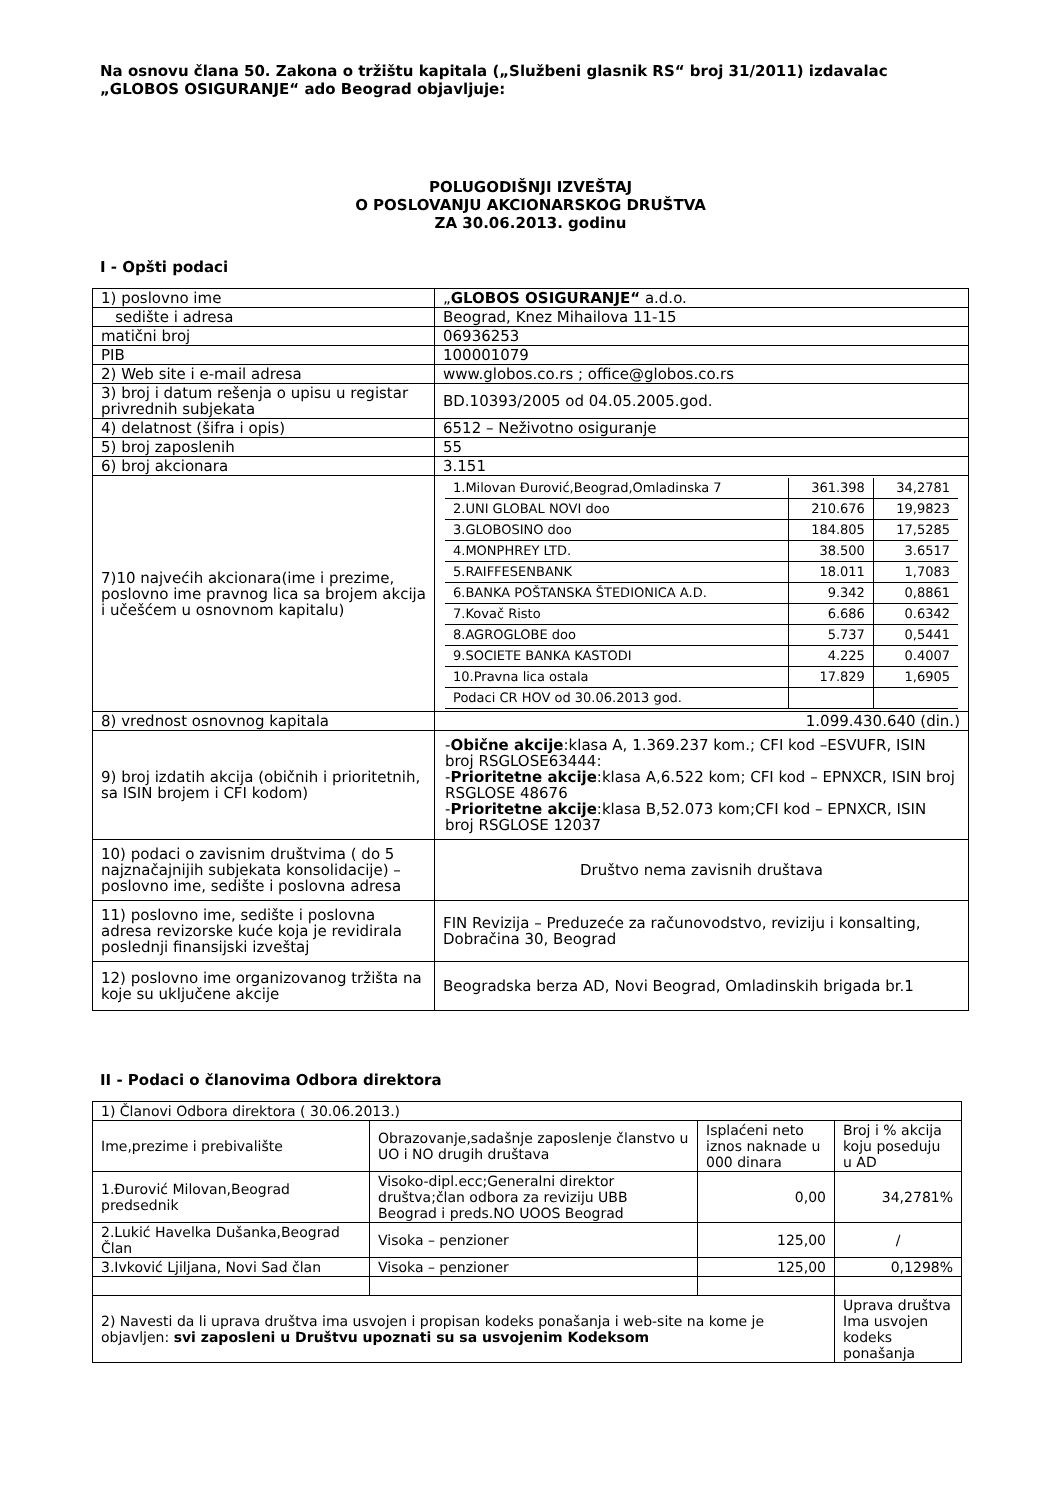Na osnovu člana 50. Zakona o tržištu kapitala („Službeni glasnik RS“ broj 31/2011) izdavalac „GLOBOS OSIGURANJE“ ado Beograd objavljuje:
POLUGODIŠNJI IZVEŠTAJ
O POSLOVANJU AKCIONARSKOG DRUŠTVA
ZA 30.06.2013. godinu
I - Opšti podaci
| 1) poslovno ime | „ GLOBOS OSIGURANJE“ a.d.o. |
| sedište i adresa | Beograd, Knez Mihailova 11-15 |
| matični broj | 06936253 |
| PIB | 100001079 |
| 2) Web site i e-mail adresa | www.globos.co.rs ; office@globos.co.rs |
| 3) broj i datum rešenja o upisu u registar privrednih subjekata | BD.10393/2005 od 04.05.2005.god. |
| 4) delatnost (šifra i opis) | 6512 – Neživotno osiguranje |
| 5) broj zaposlenih | 55 |
| 6) broj akcionara | 3.151 |
| 7)10 najvećih akcionara(ime i prezime, poslovno ime pravnog lica sa brojem akcija i učešćem u osnovnom kapitalu) | / 1.Milovan Đurović,Beograd,Omladinska 7 / 361.398 / 34,2781 / / 2.UNI GLOBAL NOVI doo / 210.676 / 19,9823 / / 3.GLOBOSINO doo / 184.805 / 17,5285 / / 4.MONPHREY LTD. / 38.500 / 3.6517 / / 5.RAIFFESENBANK / 18.011 / 1,7083 / / 6.BANKA POŠTANSKA ŠTEDIONICA A.D. / 9.342 / 0,8861 / / 7.Kovač Risto / 6.686 / 0.6342 / / 8.AGROGLOBE doo / 5.737 / 0,5441 / / 9.SOCIETE BANKA KASTODI / 4.225 / 0.4007 / / 10.Pravna lica ostala / 17.829 / 1,6905 / / Podaci CR HOV od 30.06.2013 god. / / / |
| 8) vrednost osnovnog kapitala | 1.099.430.640 (din.) |
| 9) broj izdatih akcija (običnih i prioritetnih, sa ISIN brojem i CFI kodom) | - Obične akcije :klasa A, 1.369.237 kom.; CFI kod –ESVUFR, ISIN broj RSGLOSE63444: - Prioritetne akcije :klasa A,6.522 kom; CFI kod – EPNXCR, ISIN broj RSGLOSE 48676 - Prioritetne akcije :klasa B,52.073 kom;CFI kod – EPNXCR, ISIN broj RSGLOSE 12037 |
| 10) podaci o zavisnim društvima ( do 5 najznačajnijih subjekata konsolidacije) – poslovno ime, sedište i poslovna adresa | Društvo nema zavisnih društava |
| 11) poslovno ime, sedište i poslovna adresa revizorske kuće koja je revidirala poslednji finansijski izveštaj | FIN Revizija – Preduzeće za računovodstvo, reviziju i konsalting, Dobračina 30, Beograd |
| 12) poslovno ime organizovanog tržišta na koje su uključene akcije | Beogradska berza AD, Novi Beograd, Omladinskih brigada br.1 |
II - Podaci o članovima Odbora direktora
| 1) Članovi Odbora direktora ( 30.06.2013.) | | | |
| Ime,prezime i prebivalište | Obrazovanje,sadašnje zaposlenje članstvo u UO i NO drugih društava | Isplaćeni neto iznos naknade u 000 dinara | Broj i % akcija koju poseduju u AD |
| 1.Đurović Milovan,Beograd predsednik | Visoko-dipl.ecc;Generalni direktor društva;član odbora za reviziju UBB Beograd i preds.NO UOOS Beograd | 0,00 | 34,2781% |
| 2.Lukić Havelka Dušanka,Beograd Član | Visoka – penzioner | 125,00 | / |
| 3.Ivković Ljiljana, Novi Sad član | Visoka – penzioner | 125,00 | 0,1298% |
| 2) Navesti da li uprava društva ima usvojen i propisan kodeks ponašanja i web-site na kome je objavljen: svi zaposleni u Društvu upoznati su sa usvojenim Kodeksom | | | Uprava društva Ima usvojen kodeks ponašanja |